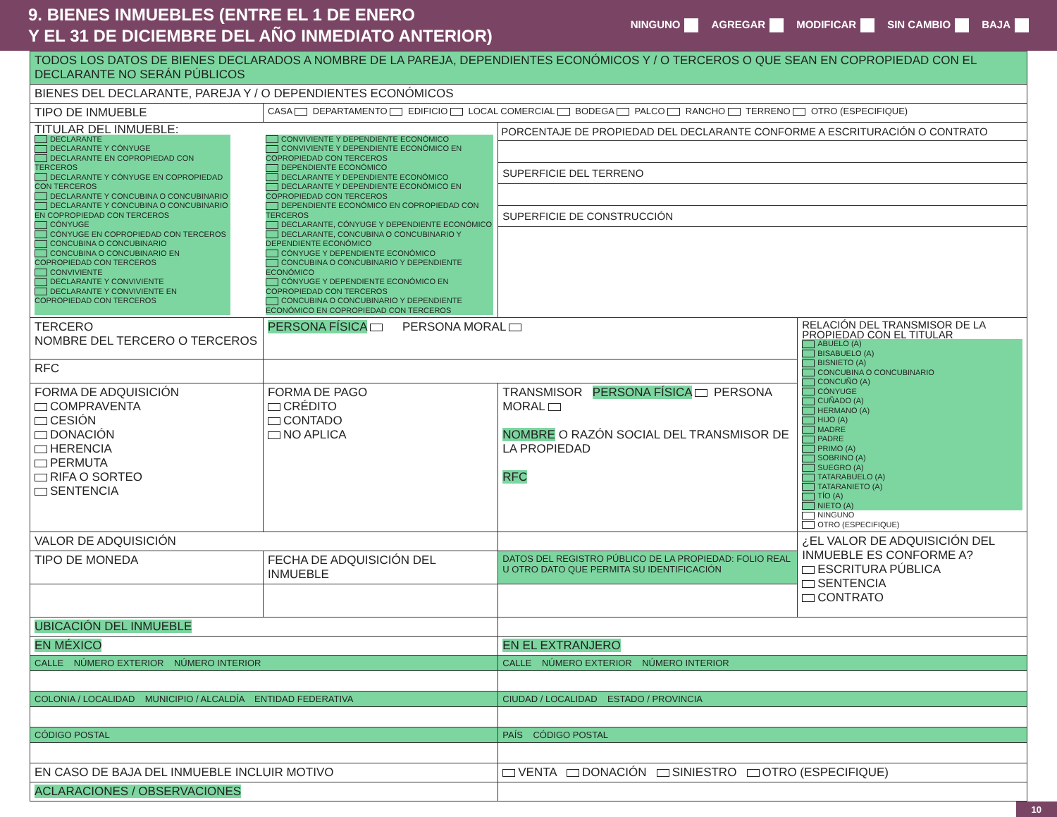9. BIENES INMUEBLES (ENTRE EL 1 DE ENERO
Y EL 31 DE DICIEMBRE DEL AÑO INMEDIATO ANTERIOR)
NINGUNO AGREGAR MODIFICAR SIN CAMBIO BAJA
| TODOS LOS DATOS DE BIENES DECLARADOS A NOMBRE DE LA PAREJA, DEPENDIENTES ECONÓMICOS Y / O TERCEROS O QUE SEAN EN COPROPIEDAD CON EL DECLARANTE NO SERÁN PÚBLICOS | | | | |
| BIENES DEL DECLARANTE, PAREJA Y / O DEPENDIENTES ECONÓMICOS | | | | |
| TIPO DE INMUEBLE | CASA DEPARTAMENTO EDIFICIO LOCAL COMERCIAL BODEGA PALCO RANCHO TERRENO OTRO (ESPECIFIQUE) | | | |
| TITULAR DEL INMUEBLE: DECLARANTE DECLARANTE Y CÓNYUGE DECLARANTE EN COPROPIEDAD CON TERCEROS DECLARANTE Y CÓNYUGE EN COPROPIEDAD CON TERCEROS DECLARANTE Y CONCUBINA O CONCUBINARIO DECLARANTE Y CONCUBINA O CONCUBINARIO EN COPROPIEDAD CON TERCEROS CÓNYUGE CÓNYUGE EN COPROPIEDAD CON TERCEROS CONCUBINA O CONCUBINARIO CONCUBINA O CONCUBINARIO EN COPROPIEDAD CON TERCEROS CONVIVIENTE DECLARANTE Y CONVIVIENTE DECLARANTE Y CONVIVIENTE EN COPROPIEDAD CON TERCEROS CONVIVIENTE Y DEPENDIENTE ECONÓMICO CONVIVIENTE Y DEPENDIENTE ECONÓMICO EN COPROPIEDAD CON TERCEROS DEPENDIENTE ECONÓMICO DECLARANTE Y DEPENDIENTE ECONÓMICO DECLARANTE Y DEPENDIENTE ECONÓMICO EN COPROPIEDAD CON TERCEROS DEPENDIENTE ECONÓMICO EN COPROPIEDAD CON TERCEROS DECLARANTE, CÓNYUGE Y DEPENDIENTE ECONÓMICO DECLARANTE, CONCUBINA O CONCUBINARIO Y DEPENDIENTE ECONÓMICO CÓNYUGE Y DEPENDIENTE ECONÓMICO CONCUBINA O CONCUBINARIO Y DEPENDIENTE ECONÓMICO CÓNYUGE Y DEPENDIENTE ECONÓMICO EN COPROPIEDAD CON TERCEROS CONCUBINA O CONCUBINARIO Y DEPENDIENTE ECONÓMICO EN COPROPIEDAD CON TERCEROS | | | PORCENTAJE DE PROPIEDAD DEL DECLARANTE CONFORME A ESCRITURACIÓN O CONTRATO SUPERFICIE DEL TERRENO SUPERFICIE DE CONSTRUCCIÓN | |
| TERCERO NOMBRE DEL TERCERO O TERCEROS | PERSONA FÍSICA PERSONA MORAL | | | RELACIÓN DEL TRANSMISOR DE LA PROPIEDAD CON EL TITULAR ABUELO (A) BISABUELO (A) BISNIETO (A) CONCUBINA O CONCUBINARIO CONCUÑO (A) CÓNYUGE CUÑADO (A) HERMANO (A) HIJO (A) MADRE PADRE PRIMO (A) SOBRINO (A) SUEGRO (A) TATARABUELO (A) TATARANIETO (A) TÍO (A) NIETO (A) NINGUNO OTRO (ESPECIFIQUE) |
| RFC | | | | |
| FORMA DE ADQUISICIÓN COMPRAVENTA CESIÓN DONACIÓN HERENCIA PERMUTA RIFA O SORTEO SENTENCIA | FORMA DE PAGO CRÉDITO CONTADO NO APLICA | TRANSMISOR PERSONA FÍSICA PERSONA MORAL NOMBRE O RAZÓN SOCIAL DEL TRANSMISOR DE LA PROPIEDAD RFC | | |
| VALOR DE ADQUISICIÓN | | | | ¿EL VALOR DE ADQUISICIÓN DEL INMUEBLE ES CONFORME A? ESCRITURA PÚBLICA SENTENCIA CONTRATO |
| TIPO DE MONEDA | FECHA DE ADQUISICIÓN DEL INMUEBLE | | DATOS DEL REGISTRO PÚBLICO DE LA PROPIEDAD: FOLIO REAL U OTRO DATO QUE PERMITA SU IDENTIFICACIÓN | |
| UBICACIÓN DEL INMUEBLE | | | | |
| EN MÉXICO | | | EN EL EXTRANJERO | |
| CALLE NÚMERO EXTERIOR NÚMERO INTERIOR | | | CALLE NÚMERO EXTERIOR NÚMERO INTERIOR | |
| COLONIA / LOCALIDAD MUNICIPIO / ALCALDÍA ENTIDAD FEDERATIVA | | | CIUDAD / LOCALIDAD ESTADO / PROVINCIA | |
| CÓDIGO POSTAL | | | PAÍS CÓDIGO POSTAL | |
| EN CASO DE BAJA DEL INMUEBLE INCLUIR MOTIVO | | | VENTA DONACIÓN SINIESTRO OTRO (ESPECIFIQUE) | |
| ACLARACIONES / OBSERVACIONES | | | | |
10